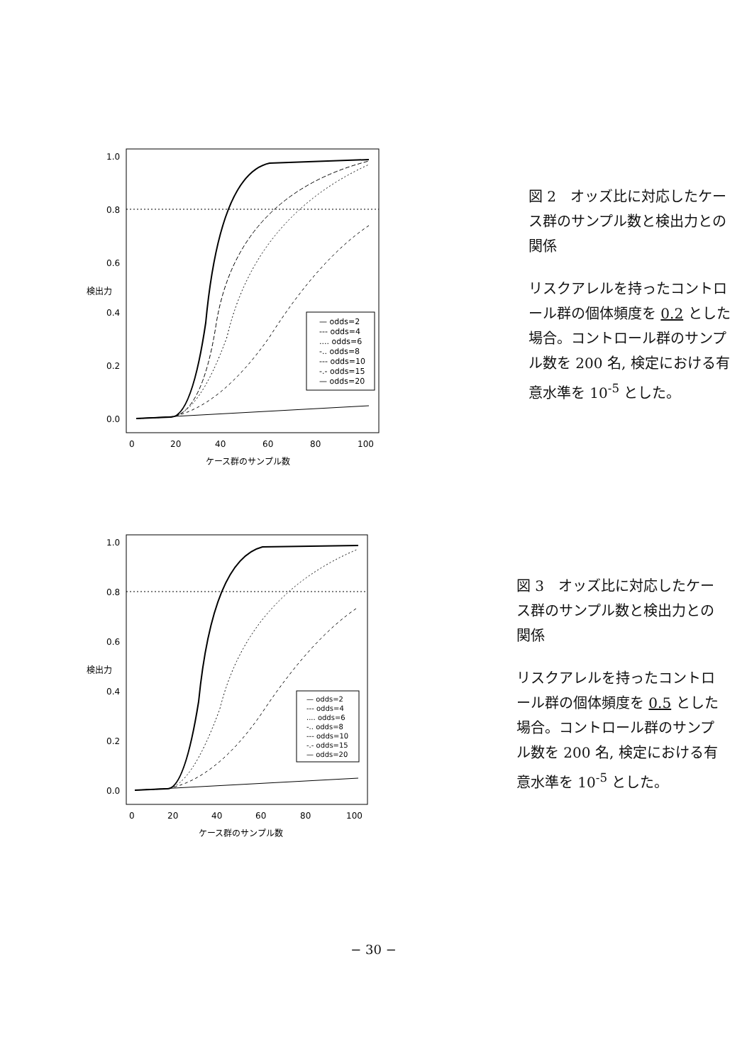— odds=2
--- odds=4
.... odds=6
-.. odds=8
--- odds=10
-.- odds=15
— odds=20
0
20
40
60
80
100
ケース群のサンプル数
1.0
0.8
0.6
0.4
0.2
0.0
検出力
図 2　オッズ比に対応したケース群のサンプル数と検出力との関係
リスクアレルを持ったコントロール群の個体頻度を 0.2 とした場合。コントロール群のサンプル数を 200 名, 検定における有意水準を 10<sup>-5</sup> とした。
0
20
40
60
80
100
— odds=2
--- odds=4
.... odds=6
-.. odds=8
--- odds=10
-.- odds=15
— odds=20
ケース群のサンプル数
1.0
0.8
0.6
0.4
0.2
0.0
検出力
図 3　オッズ比に対応したケース群のサンプル数と検出力との関係
リスクアレルを持ったコントロール群の個体頻度を 0.5 とした場合。コントロール群のサンプル数を 200 名, 検定における有意水準を 10<sup>-5</sup> とした。
− 30 −